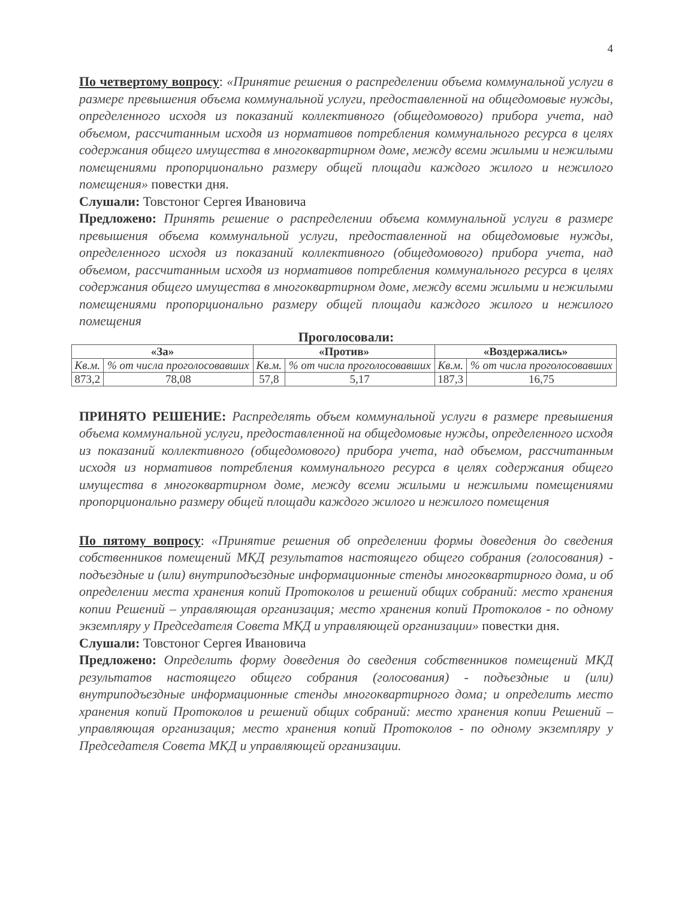4
По четвертому вопросу: «Принятие решения о распределении объема коммунальной услуги в размере превышения объема коммунальной услуги, предоставленной на общедомовые нужды, определенного исходя из показаний коллективного (общедомового) прибора учета, над объемом, рассчитанным исходя из нормативов потребления коммунального ресурса в целях содержания общего имущества в многоквартирном доме, между всеми жилыми и нежилыми помещениями пропорционально размеру общей площади каждого жилого и нежилого помещения» повестки дня.
Слушали: Товстоног Сергея Ивановича
Предложено: Принять решение о распределении объема коммунальной услуги в размере превышения объема коммунальной услуги, предоставленной на общедомовые нужды, определенного исходя из показаний коллективного (общедомового) прибора учета, над объемом, рассчитанным исходя из нормативов потребления коммунального ресурса в целях содержания общего имущества в многоквартирном доме, между всеми жилыми и нежилыми помещениями пропорционально размеру общей площади каждого жилого и нежилого помещения
Проголосовали:
| «За» | | «Против» | | «Воздержались» | |
| --- | --- | --- | --- | --- | --- |
| Кв.м. | % от числа проголосовавших | Кв.м. | % от числа проголосовавших | Кв.м. | % от числа проголосовавших |
| 873,2 | 78,08 | 57,8 | 5,17 | 187,3 | 16,75 |
ПРИНЯТО РЕШЕНИЕ: Распределять объем коммунальной услуги в размере превышения объема коммунальной услуги, предоставленной на общедомовые нужды, определенного исходя из показаний коллективного (общедомового) прибора учета, над объемом, рассчитанным исходя из нормативов потребления коммунального ресурса в целях содержания общего имущества в многоквартирном доме, между всеми жилыми и нежилыми помещениями пропорционально размеру общей площади каждого жилого и нежилого помещения
По пятому вопросу: «Принятие решения об определении формы доведения до сведения собственников помещений МКД результатов настоящего общего собрания (голосования) - подъездные и (или) внутриподъездные информационные стенды многоквартирного дома, и об определении места хранения копий Протоколов и решений общих собраний: место хранения копии Решений – управляющая организация; место хранения копий Протоколов - по одному экземпляру у Председателя Совета МКД и управляющей организации» повестки дня.
Слушали: Товстоног Сергея Ивановича
Предложено: Определить форму доведения до сведения собственников помещений МКД результатов настоящего общего собрания (голосования) - подъездные и (или) внутриподъездные информационные стенды многоквартирного дома; и определить место хранения копий Протоколов и решений общих собраний: место хранения копии Решений – управляющая организация; место хранения копий Протоколов - по одному экземпляру у Председателя Совета МКД и управляющей организации.